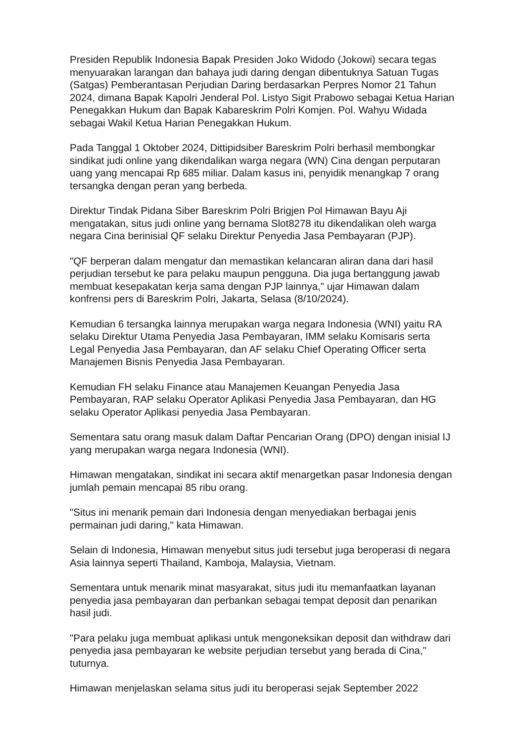Presiden Republik Indonesia Bapak Presiden Joko Widodo (Jokowi) secara tegas menyuarakan larangan dan bahaya judi daring dengan dibentuknya Satuan Tugas (Satgas) Pemberantasan Perjudian Daring berdasarkan Perpres Nomor 21 Tahun 2024, dimana Bapak Kapolri Jenderal Pol. Listyo Sigit Prabowo sebagai Ketua Harian Penegakkan Hukum dan Bapak Kabareskrim Polri Komjen. Pol. Wahyu Widada sebagai Wakil Ketua Harian Penegakkan Hukum.
Pada Tanggal 1 Oktober 2024, Dittipidsiber Bareskrim Polri berhasil membongkar sindikat judi online yang dikendalikan warga negara (WN) Cina dengan perputaran uang yang mencapai Rp 685 miliar. Dalam kasus ini, penyidik menangkap 7 orang tersangka dengan peran yang berbeda.
Direktur Tindak Pidana Siber Bareskrim Polri Brigjen Pol Himawan Bayu Aji mengatakan, situs judi online yang bernama Slot8278 itu dikendalikan oleh warga negara Cina berinisial QF selaku Direktur Penyedia Jasa Pembayaran (PJP).
"QF berperan dalam mengatur dan memastikan kelancaran aliran dana dari hasil perjudian tersebut ke para pelaku maupun pengguna. Dia juga bertanggung jawab membuat kesepakatan kerja sama dengan PJP lainnya," ujar Himawan dalam konfrensi pers di Bareskrim Polri, Jakarta, Selasa (8/10/2024).
Kemudian 6 tersangka lainnya merupakan warga negara Indonesia (WNI) yaitu RA selaku Direktur Utama Penyedia Jasa Pembayaran, IMM selaku Komisaris serta Legal Penyedia Jasa Pembayaran, dan AF selaku Chief Operating Officer serta Manajemen Bisnis Penyedia Jasa Pembayaran.
Kemudian FH selaku Finance atau Manajemen Keuangan Penyedia Jasa Pembayaran, RAP selaku Operator Aplikasi Penyedia Jasa Pembayaran, dan HG selaku Operator Aplikasi penyedia Jasa Pembayaran.
Sementara satu orang masuk dalam Daftar Pencarian Orang (DPO) dengan inisial IJ yang merupakan warga negara Indonesia (WNI).
Himawan mengatakan, sindikat ini secara aktif menargetkan pasar Indonesia dengan jumlah pemain mencapai 85 ribu orang.
"Situs ini menarik pemain dari Indonesia dengan menyediakan berbagai jenis permainan judi daring," kata Himawan.
Selain di Indonesia, Himawan menyebut situs judi tersebut juga beroperasi di negara Asia lainnya seperti Thailand, Kamboja, Malaysia, Vietnam.
Sementara untuk menarik minat masyarakat, situs judi itu memanfaatkan layanan penyedia jasa pembayaran dan perbankan sebagai tempat deposit dan penarikan hasil judi.
"Para pelaku juga membuat aplikasi untuk mengoneksikan deposit dan withdraw dari penyedia jasa pembayaran ke website perjudian tersebut yang berada di Cina," tuturnya.
Himawan menjelaskan selama situs judi itu beroperasi sejak September 2022